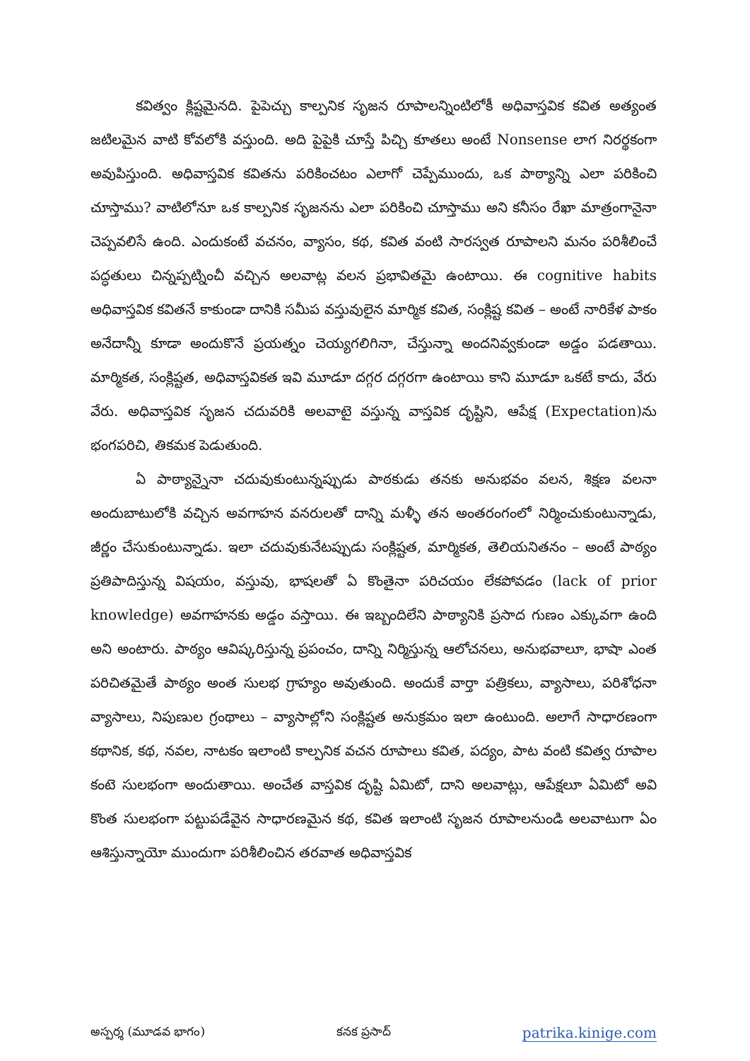కవిత్వం క్లిష్టమైనది. పైపెచ్చు కాల్పనిక సృజన రూపాలన్నింటిలోకీ అధివాస్తవిక కవిత అత్యంత జటిలమైన వాటి కోవలోకి వస్తుంది. అది పైపైకి చూస్తే పిచ్చి కూతలు అంటే Nonsense లాగ నిరర్థకంగా అవుపిస్తుంది. అధివాస్తవిక కవితను పరికించటం ఎలాగో చెప్పేముందు, ఒక పాఠ్యాన్ని ఎలా పరికించి చూస్తాము? వాటిలోనూ ఒక కాల్పనిక సృజనను ఎలా పరికించి చూస్తాము అని కనీసం రేఖా మాత్రంగానైనా చెప్పవలిసే ఉంది. ఎందుకంటే వచనం, వ్యాసం, కథ, కవిత వంటి సారస్వత రూపాలని మనం పరిశీలించే పద్ధతులు చిన్నప్పట్నించీ వచ్చిన అలవాట్ల వలన ప్రభావితమై ఉంటాయి. ఈ cognitive habits అధివాస్తవిక కవితనే కాకుండా దానికి సమీప వస్తువులైన మార్మిక కవిత, సంక్లిష్ట కవిత – అంటే నారికేళ పాకం అనేదాన్నీ కూడా అందుకొనే ప్రయత్నం చెయ్యగలిగినా, చేస్తున్నా అందనివ్వకుండా అడ్డం పడతాయి. మార్మికత, సంక్లిష్టత, అధివాస్తవికత ఇవి మూడూ దగ్గర దగ్గరగా ఉంటాయి కాని మూడూ ఒకటే కాదు, వేరు వేరు. అధివాస్తవిక సృజన చదువరికి అలవాటై వస్తున్న వాస్తవిక దృష్టిని, ఆపేక్ష (Expectation)ను భంగపరిచి, తికమక పెడుతుంది.
ఏ పాఠ్యాన్నైనా చదువుకుంటున్నప్పుడు పాఠకుడు తనకు అనుభవం వలన, శిక్షణ వలనా అందుబాటులోకి వచ్చిన అవగాహన వనరులతో దాన్ని మళ్ళీ తన అంతరంగంలో నిర్మించుకుంటున్నాడు, జీర్ణం చేసుకుంటున్నాడు. ఇలా చదువుకునేటప్పుడు సంక్లిష్టత, మార్మికత, తెలియనితనం – అంటే పాఠ్యం ప్రతిపాదిస్తున్న విషయం, వస్తువు, భాషలతో ఏ కొంతైనా పరిచయం లేకపోవడం (lack of prior knowledge) అవగాహనకు అడ్డం వస్తాయి. ఈ ఇబ్బందిలేని పాఠ్యానికి ప్రసాద గుణం ఎక్కువగా ఉంది అని అంటారు. పాఠ్యం ఆవిష్కరిస్తున్న ప్రపంచం, దాన్ని నిర్మిస్తున్న ఆలోచనలు, అనుభవాలూ, భాషా ఎంత పరిచితమైతే పాఠ్యం అంత సులభ గ్రాహ్యం అవుతుంది. అందుకే వార్తా పత్రికలు, వ్యాసాలు, పరిశోధనా వ్యాసాలు, నిపుణుల గ్రంథాలు – వ్యాసాల్లోని సంక్లిష్టత అనుక్రమం ఇలా ఉంటుంది. అలాగే సాధారణంగా కథానిక, కథ, నవల, నాటకం ఇలాంటి కాల్పనిక వచన రూపాలు కవిత, పద్యం, పాట వంటి కవిత్వ రూపాల కంటె సులభంగా అందుతాయి. అంచేత వాస్తవిక దృష్టి ఏమిటో, దాని అలవాట్లు, ఆపేక్షలూ ఏమిటో అవి కొంత సులభంగా పట్టుపడేవైన సాధారణమైన కథ, కవిత ఇలాంటి సృజన రూపాలనుండి అలవాటుగా ఏం ఆశిస్తున్నాయో ముందుగా పరిశీలించిన తరవాత అధివాస్తవిక
అస్పర్శ (మూడవ భాగం) కనక ప్రసాద్ patrika.kinige.com